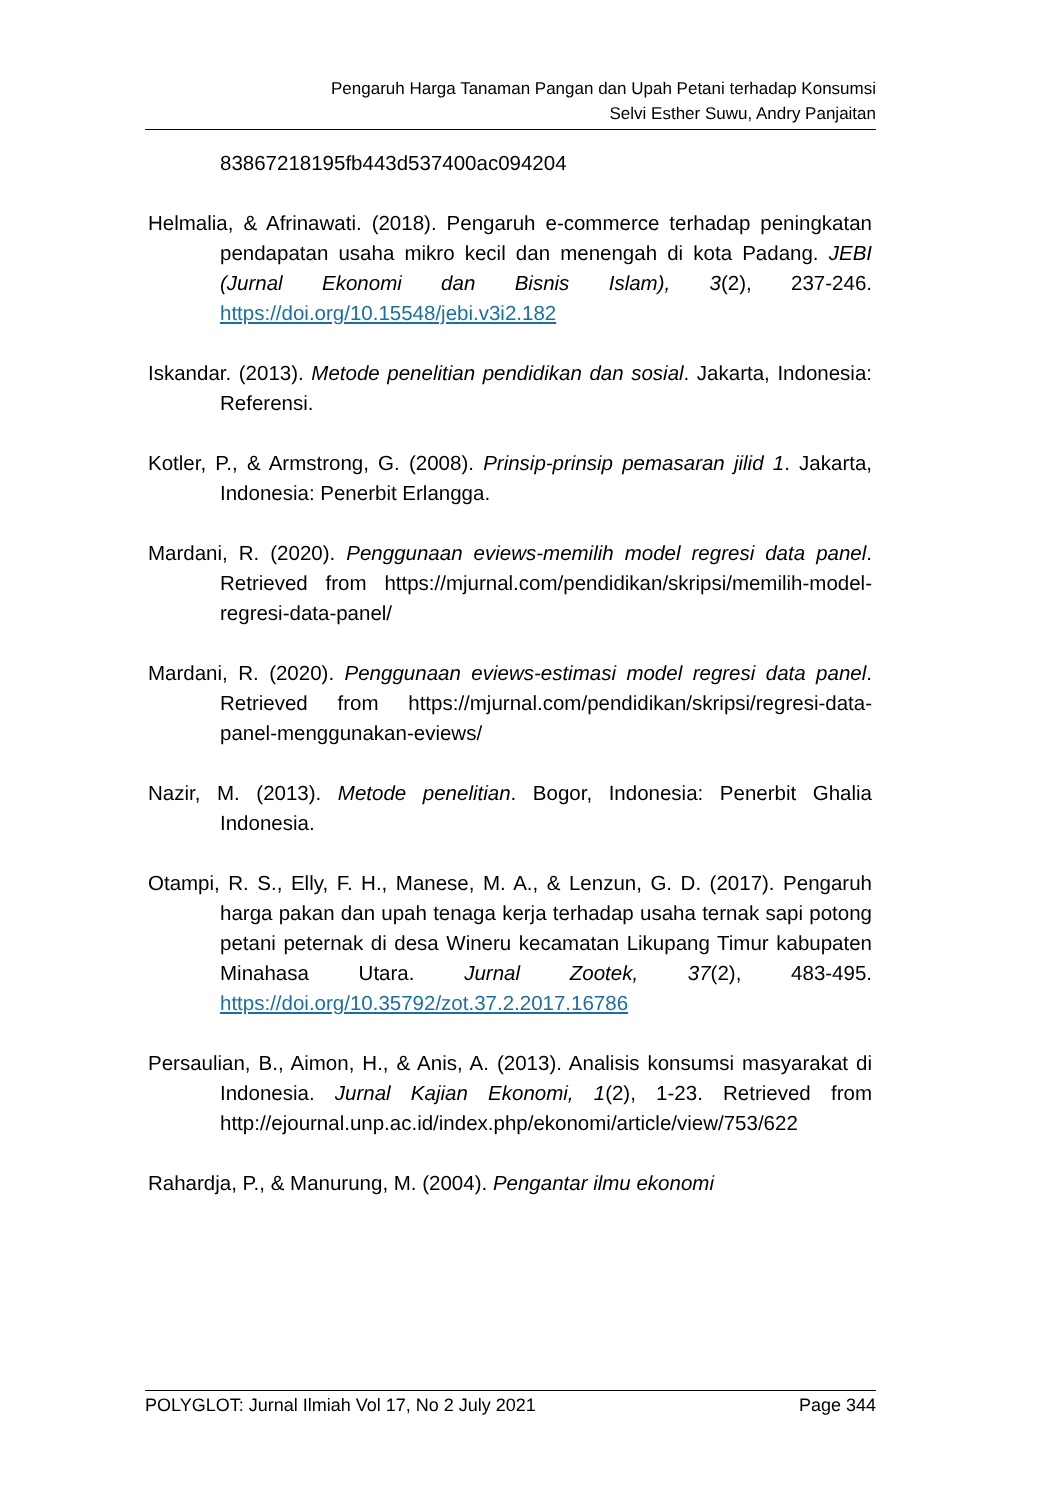Pengaruh Harga Tanaman Pangan dan Upah Petani terhadap Konsumsi
Selvi Esther Suwu, Andry Panjaitan
83867218195fb443d537400ac094204
Helmalia, & Afrinawati. (2018). Pengaruh e-commerce terhadap peningkatan pendapatan usaha mikro kecil dan menengah di kota Padang. JEBI (Jurnal Ekonomi dan Bisnis Islam), 3(2), 237-246. https://doi.org/10.15548/jebi.v3i2.182
Iskandar. (2013). Metode penelitian pendidikan dan sosial. Jakarta, Indonesia: Referensi.
Kotler, P., & Armstrong, G. (2008). Prinsip-prinsip pemasaran jilid 1. Jakarta, Indonesia: Penerbit Erlangga.
Mardani, R. (2020). Penggunaan eviews-memilih model regresi data panel. Retrieved from https://mjurnal.com/pendidikan/skripsi/memilih-model-regresi-data-panel/
Mardani, R. (2020). Penggunaan eviews-estimasi model regresi data panel. Retrieved from https://mjurnal.com/pendidikan/skripsi/regresi-data-panel-menggunakan-eviews/
Nazir, M. (2013). Metode penelitian. Bogor, Indonesia: Penerbit Ghalia Indonesia.
Otampi, R. S., Elly, F. H., Manese, M. A., & Lenzun, G. D. (2017). Pengaruh harga pakan dan upah tenaga kerja terhadap usaha ternak sapi potong petani peternak di desa Wineru kecamatan Likupang Timur kabupaten Minahasa Utara. Jurnal Zootek, 37(2), 483-495. https://doi.org/10.35792/zot.37.2.2017.16786
Persaulian, B., Aimon, H., & Anis, A. (2013). Analisis konsumsi masyarakat di Indonesia. Jurnal Kajian Ekonomi, 1(2), 1-23. Retrieved from http://ejournal.unp.ac.id/index.php/ekonomi/article/view/753/622
Rahardja, P., & Manurung, M. (2004). Pengantar ilmu ekonomi
POLYGLOT: Jurnal Ilmiah Vol 17, No 2 July 2021 Page 344